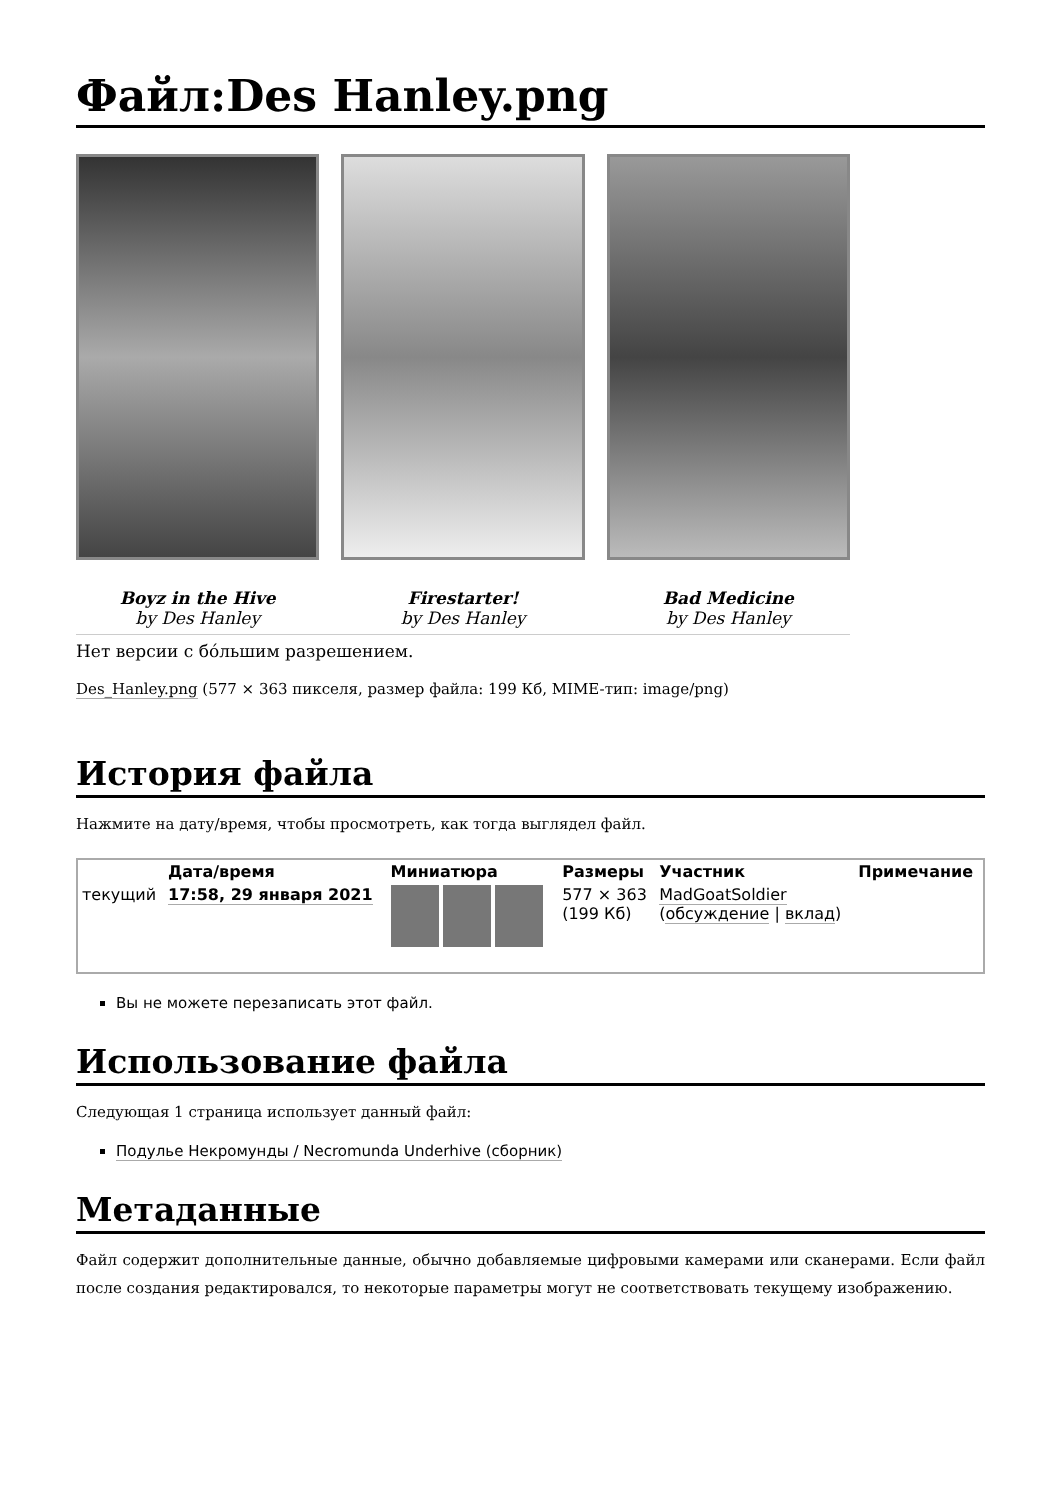Файл:Des Hanley.png
Boyz in the Hive
by Des Hanley
Firestarter!
by Des Hanley
Bad Medicine
by Des Hanley
Нет версии с бо́льшим разрешением.
Des_Hanley.png (577 × 363 пикселя, размер файла: 199 Кб, MIME-тип: image/png)
История файла
Нажмите на дату/время, чтобы просмотреть, как тогда выглядел файл.
| | Дата/время | Миниатюра | Размеры | Участник | Примечание |
| --- | --- | --- | --- | --- | --- |
| текущий | 17:58, 29 января 2021 | | 577 × 363 (199 Кб) | MadGoatSoldier ( обсуждение / вклад ) | |
Вы не можете перезаписать этот файл.
Использование файла
Следующая 1 страница использует данный файл:
Подулье Некромунды / Necromunda Underhive (сборник)
Метаданные
Файл содержит дополнительные данные, обычно добавляемые цифровыми камерами или сканерами. Если файл после создания редактировался, то некоторые параметры могут не соответствовать текущему изображению.